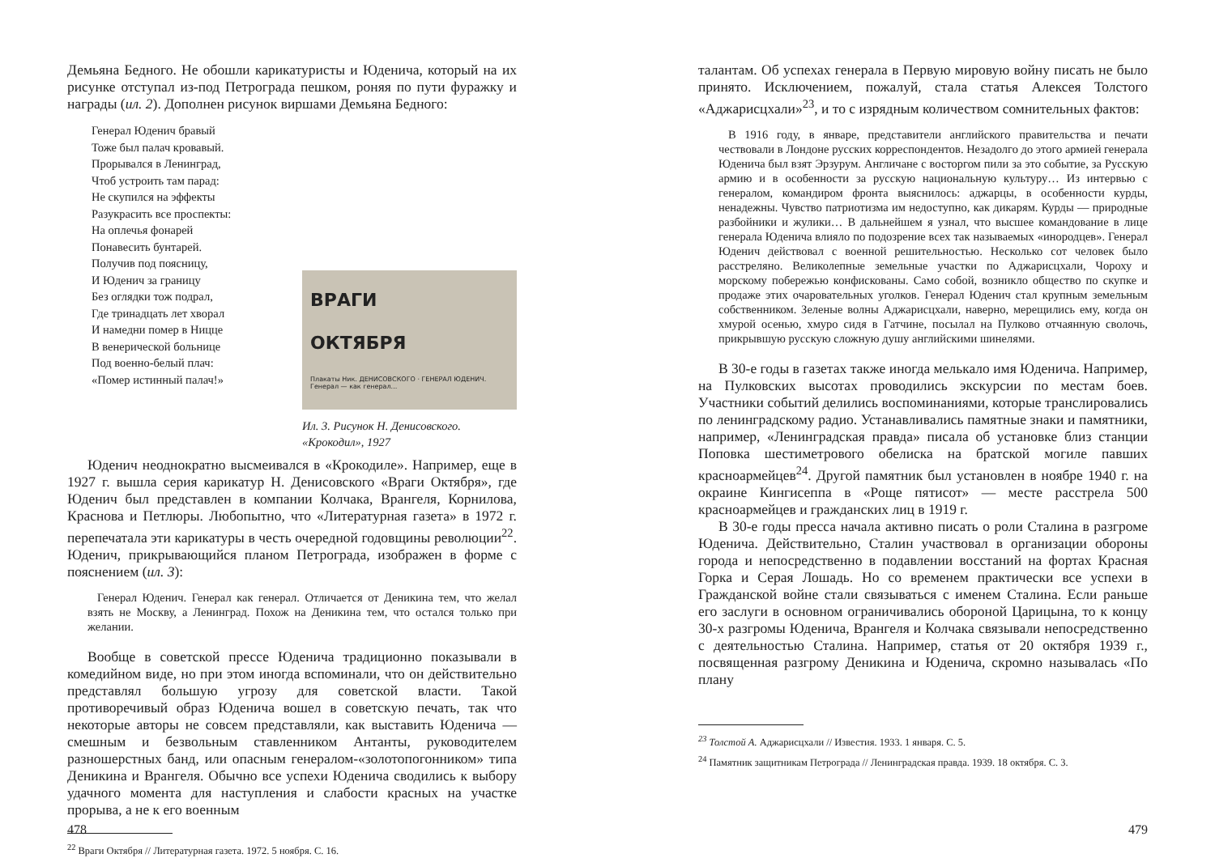Демьяна Бедного. Не обошли карикатуристы и Юденича, который на их рисунке отступал из-под Петрограда пешком, роняя по пути фуражку и награды (ил. 2). Дополнен рисунок виршами Демьяна Бедного:
Генерал Юденич бравый
Тоже был палач кровавый.
Прорывался в Ленинград,
Чтоб устроить там парад:
Не скупился на эффекты
Разукрасить все проспекты:
На оплечья фонарей
Понавесить бунтарей.
Получив под поясницу,
И Юденич за границу
Без оглядки тож подрал,
Где тринадцать лет хворал
И намедни помер в Ницце
В венерической больнице
Под военно-белый плач:
«Помер истинный палач!»
ВРАГИ
ОКТЯБРЯ
Плакаты Ник. ДЕНИСОВСКОГО · ГЕНЕРАЛ ЮДЕНИЧ. Генерал — как генерал...
Ил. 3. Рисунок Н. Денисовского.
«Крокодил», 1927
Юденич неоднократно высмеивался в «Крокодиле». Например, еще в 1927 г. вышла серия карикатур Н. Денисовского «Враги Октября», где Юденич был представлен в компании Колчака, Врангеля, Корнилова, Краснова и Петлюры. Любопытно, что «Литературная газета» в 1972 г. перепечатала эти карикатуры в честь очередной годовщины революции<sup>22</sup>. Юденич, прикрывающийся планом Петрограда, изображен в форме с пояснением (ил. 3):
Генерал Юденич. Генерал как генерал. Отличается от Деникина тем, что желал взять не Москву, а Ленинград. Похож на Деникина тем, что остался только при желании.
Вообще в советской прессе Юденича традиционно показывали в комедийном виде, но при этом иногда вспоминали, что он действительно представлял большую угрозу для советской власти. Такой противоречивый образ Юденича вошел в советскую печать, так что некоторые авторы не совсем представляли, как выставить Юденича — смешным и безвольным ставленником Антанты, руководителем разношерстных банд, или опасным генералом-«золотопогонником» типа Деникина и Врангеля. Обычно все успехи Юденича сводились к выбору удачного момента для наступления и слабости красных на участке прорыва, а не к его военным
<sup>22</sup> Враги Октября // Литературная газета. 1972. 5 ноября. С. 16.
478
талантам. Об успехах генерала в Первую мировую войну писать не было принято. Исключением, пожалуй, стала статья Алексея Толстого «Аджарисцхали»<sup>23</sup>, и то с изрядным количеством сомнительных фактов:
В 1916 году, в январе, представители английского правительства и печати чествовали в Лондоне русских корреспондентов. Незадолго до этого армией генерала Юденича был взят Эрзурум. Англичане с восторгом пили за это событие, за Русскую армию и в особенности за русскую национальную культуру… Из интервью с генералом, командиром фронта выяснилось: аджарцы, в особенности курды, ненадежны. Чувство патриотизма им недоступно, как дикарям. Курды — природные разбойники и жулики… В дальнейшем я узнал, что высшее командование в лице генерала Юденича влияло по подозрение всех так называемых «инородцев». Генерал Юденич действовал с военной решительностью. Несколько сот человек было расстреляно. Великолепные земельные участки по Аджарисцхали, Чороху и морскому побережью конфискованы. Само собой, возникло общество по скупке и продаже этих очаровательных уголков. Генерал Юденич стал крупным земельным собственником. Зеленые волны Аджарисцхали, наверно, мерещились ему, когда он хмурой осенью, хмуро сидя в Гатчине, посылал на Пулково отчаянную сволочь, прикрывшую русскую сложную душу английскими шинелями.
В 30-е годы в газетах также иногда мелькало имя Юденича. Например, на Пулковских высотах проводились экскурсии по местам боев. Участники событий делились воспоминаниями, которые транслировались по ленинградскому радио. Устанавливались памятные знаки и памятники, например, «Ленинградская правда» писала об установке близ станции Поповка шестиметрового обелиска на братской могиле павших красноармейцев<sup>24</sup>. Другой памятник был установлен в ноябре 1940 г. на окраине Кингисеппа в «Роще пятисот» — месте расстрела 500 красноармейцев и гражданских лиц в 1919 г.
В 30-е годы пресса начала активно писать о роли Сталина в разгроме Юденича. Действительно, Сталин участвовал в организации обороны города и непосредственно в подавлении восстаний на фортах Красная Горка и Серая Лошадь. Но со временем практически все успехи в Гражданской войне стали связываться с именем Сталина. Если раньше его заслуги в основном ограничивались обороной Царицына, то к концу 30-х разгромы Юденича, Врангеля и Колчака связывали непосредственно с деятельностью Сталина. Например, статья от 20 октября 1939 г., посвященная разгрому Деникина и Юденича, скромно называлась «По плану
<sup>23</sup> Толстой А. Аджарисцхали // Известия. 1933. 1 января. С. 5.
<sup>24</sup> Памятник защитникам Петрограда // Ленинградская правда. 1939. 18 октября. С. 3.
479